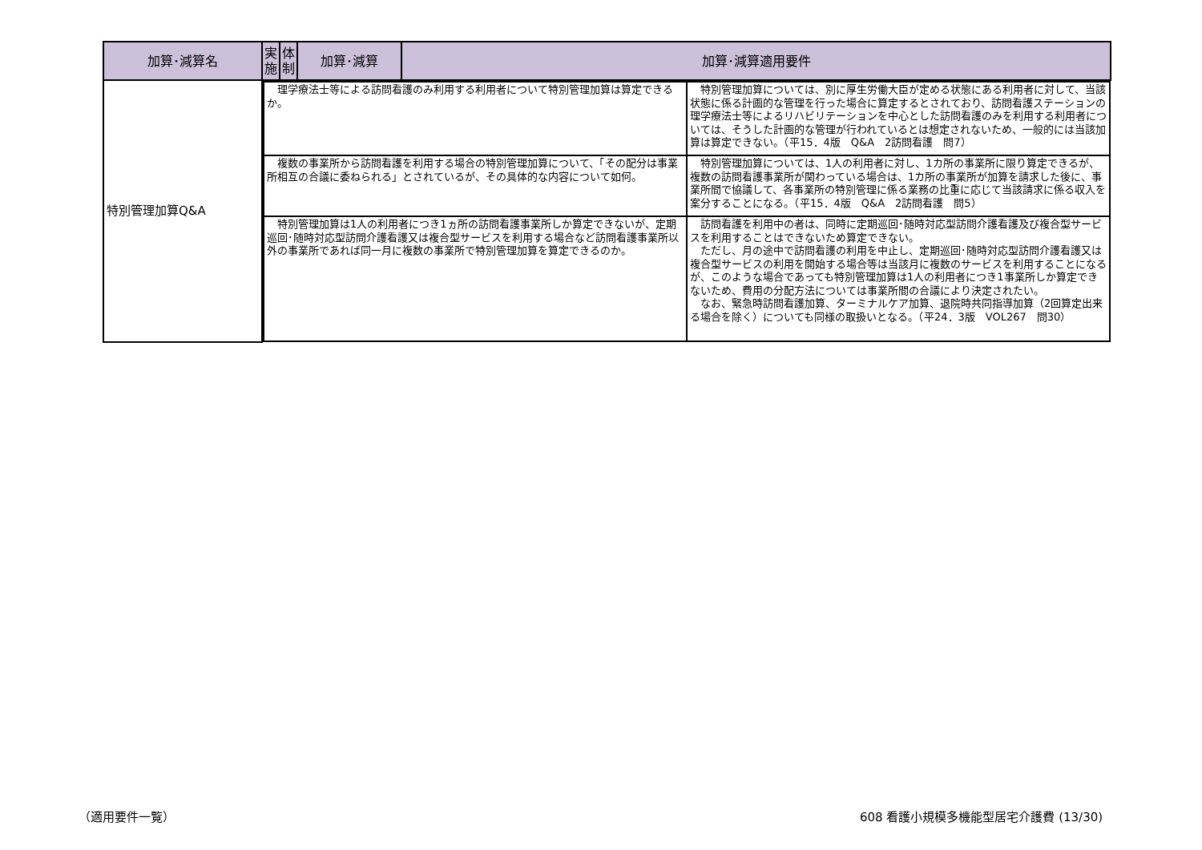| 加算･減算名 | 実 施 | 体 制 | 加算･減算 | 加算･減算適用要件 |
| --- | --- | --- | --- | --- |
| 特別管理加算Q&A | / 理学療法士等による訪問看護のみ利用する利用者について特別管理加算は算定できるか。 / 特別管理加算については、別に厚生労働大臣が定める状態にある利用者に対して、当該状態に係る計画的な管理を行った場合に算定するとされており、訪問看護ステーションの理学療法士等によるリハビリテーションを中心とした訪問看護のみを利用する利用者については、そうした計画的な管理が行われているとは想定されないため、一般的には当該加算は算定できない。（平15．4版 Q&A 2訪問看護 問7） / / 複数の事業所から訪問看護を利用する場合の特別管理加算について、「その配分は事業所相互の合議に委ねられる」とされているが、その具体的な内容について如何。 / 特別管理加算については、1人の利用者に対し、1カ所の事業所に限り算定できるが、複数の訪問看護事業所が関わっている場合は、1カ所の事業所が加算を請求した後に、事業所間で協議して、各事業所の特別管理に係る業務の比重に応じて当該請求に係る収入を案分することになる。（平15．4版 Q&A 2訪問看護 問5） / / 特別管理加算は1人の利用者につき1ヵ所の訪問看護事業所しか算定できないが、定期巡回･随時対応型訪問介護看護又は複合型サービスを利用する場合など訪問看護事業所以外の事業所であれば同一月に複数の事業所で特別管理加算を算定できるのか。 / 訪問看護を利用中の者は、同時に定期巡回･随時対応型訪問介護看護及び複合型サービスを利用することはできないため算定できない。 ただし、月の途中で訪問看護の利用を中止し、定期巡回･随時対応型訪問介護看護又は複合型サービスの利用を開始する場合等は当該月に複数のサービスを利用することになるが、このような場合であっても特別管理加算は1人の利用者につき1事業所しか算定できないため、費用の分配方法については事業所間の合議により決定されたい。 なお、緊急時訪問看護加算、ターミナルケア加算、退院時共同指導加算（2回算定出来る場合を除く）についても同様の取扱いとなる。（平24．3版 VOL267 問30） / | | | |
（適用要件一覧）
608 看護小規模多機能型居宅介護費 (13/30)